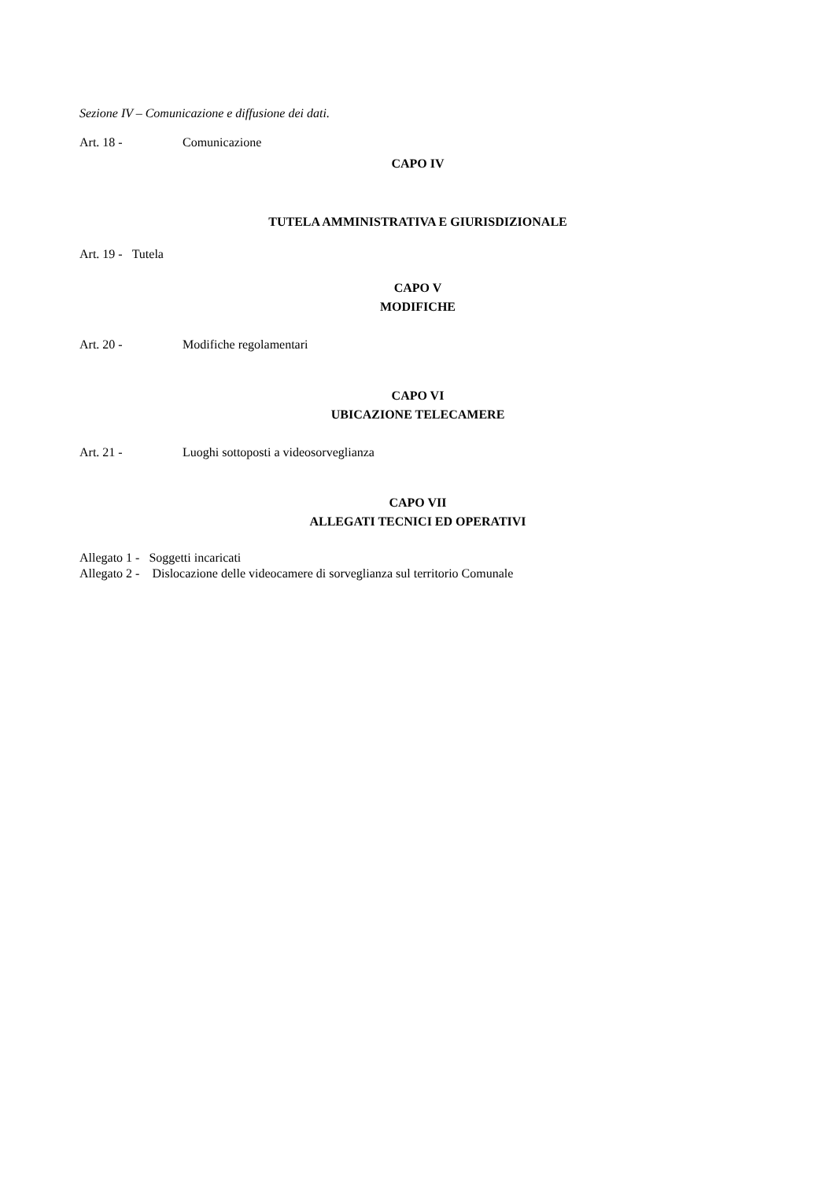Sezione IV – Comunicazione e diffusione dei dati.
Art. 18 - Comunicazione
CAPO IV
TUTELA AMMINISTRATIVA E GIURISDIZIONALE
Art. 19 - Tutela
CAPO V
MODIFICHE
Art. 20 - Modifiche regolamentari
CAPO VI
UBICAZIONE TELECAMERE
Art. 21 - Luoghi sottoposti a videosorveglianza
CAPO VII
ALLEGATI TECNICI ED OPERATIVI
Allegato 1 - Soggetti incaricati
Allegato 2 - Dislocazione delle videocamere di sorveglianza sul territorio Comunale